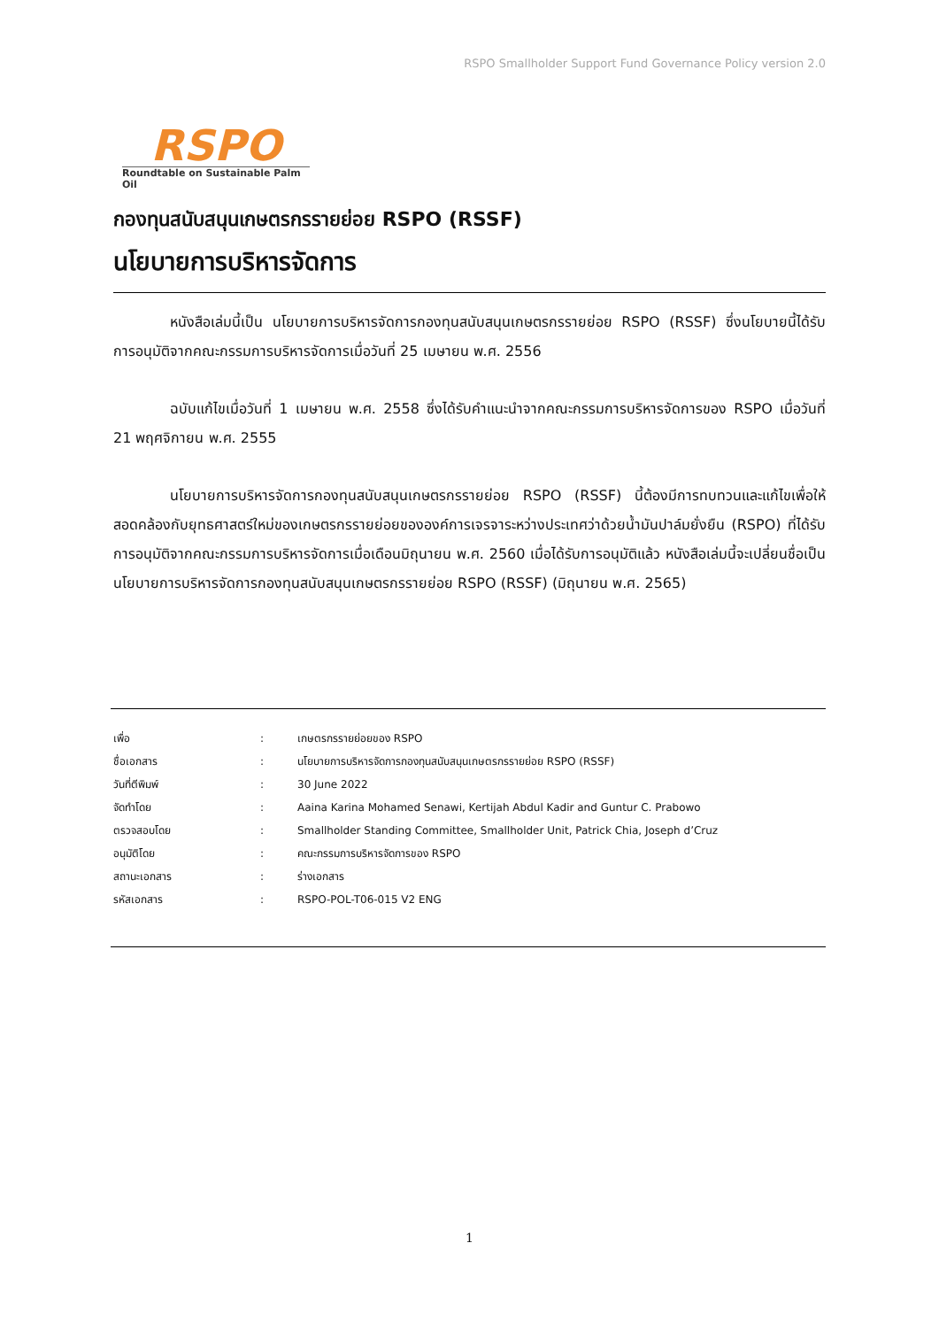RSPO Smallholder Support Fund Governance Policy version 2.0
RSPO
Roundtable on Sustainable Palm Oil
กองทุนสนับสนุนเกษตรกรรายย่อย RSPO (RSSF)
นโยบายการบริหารจัดการ
หนังสือเล่มนี้เป็น นโยบายการบริหารจัดการกองทุนสนับสนุนเกษตรกรรายย่อย RSPO (RSSF) ซึ่งนโยบายนี้ได้รับการอนุมัติจากคณะกรรมการบริหารจัดการเมื่อวันที่ 25 เมษายน พ.ศ. 2556
ฉบับแก้ไขเมื่อวันที่ 1 เมษายน พ.ศ. 2558 ซึ่งได้รับคำแนะนำจากคณะกรรมการบริหารจัดการของ RSPO เมื่อวันที่ 21 พฤศจิกายน พ.ศ. 2555
นโยบายการบริหารจัดการกองทุนสนับสนุนเกษตรกรรายย่อย RSPO (RSSF) นี้ต้องมีการทบทวนและแก้ไขเพื่อให้สอดคล้องกับยุทธศาสตร์ใหม่ของเกษตรกรรายย่อยขององค์การเจรจาระหว่างประเทศว่าด้วยน้ำมันปาล์มยั่งยืน (RSPO) ที่ได้รับการอนุมัติจากคณะกรรมการบริหารจัดการเมื่อเดือนมิถุนายน พ.ศ. 2560 เมื่อได้รับการอนุมัติแล้ว หนังสือเล่มนี้จะเปลี่ยนชื่อเป็น นโยบายการบริหารจัดการกองทุนสนับสนุนเกษตรกรรายย่อย RSPO (RSSF) (มิถุนายน พ.ศ. 2565)
| เพื่อ | : | เกษตรกรรายย่อยของ RSPO |
| ชื่อเอกสาร | : | นโยบายการบริหารจัดการกองทุนสนับสนุนเกษตรกรรายย่อย RSPO (RSSF) |
| วันที่ตีพิมพ์ | : | 30 June 2022 |
| จัดทำโดย | : | Aaina Karina Mohamed Senawi, Kertijah Abdul Kadir and Guntur C. Prabowo |
| ตรวจสอบโดย | : | Smallholder Standing Committee, Smallholder Unit, Patrick Chia, Joseph d’Cruz |
| อนุมัติโดย | : | คณะกรรมการบริหารจัดการของ RSPO |
| สถานะเอกสาร | : | ร่างเอกสาร |
| รหัสเอกสาร | : | RSPO-POL-T06-015 V2 ENG |
1